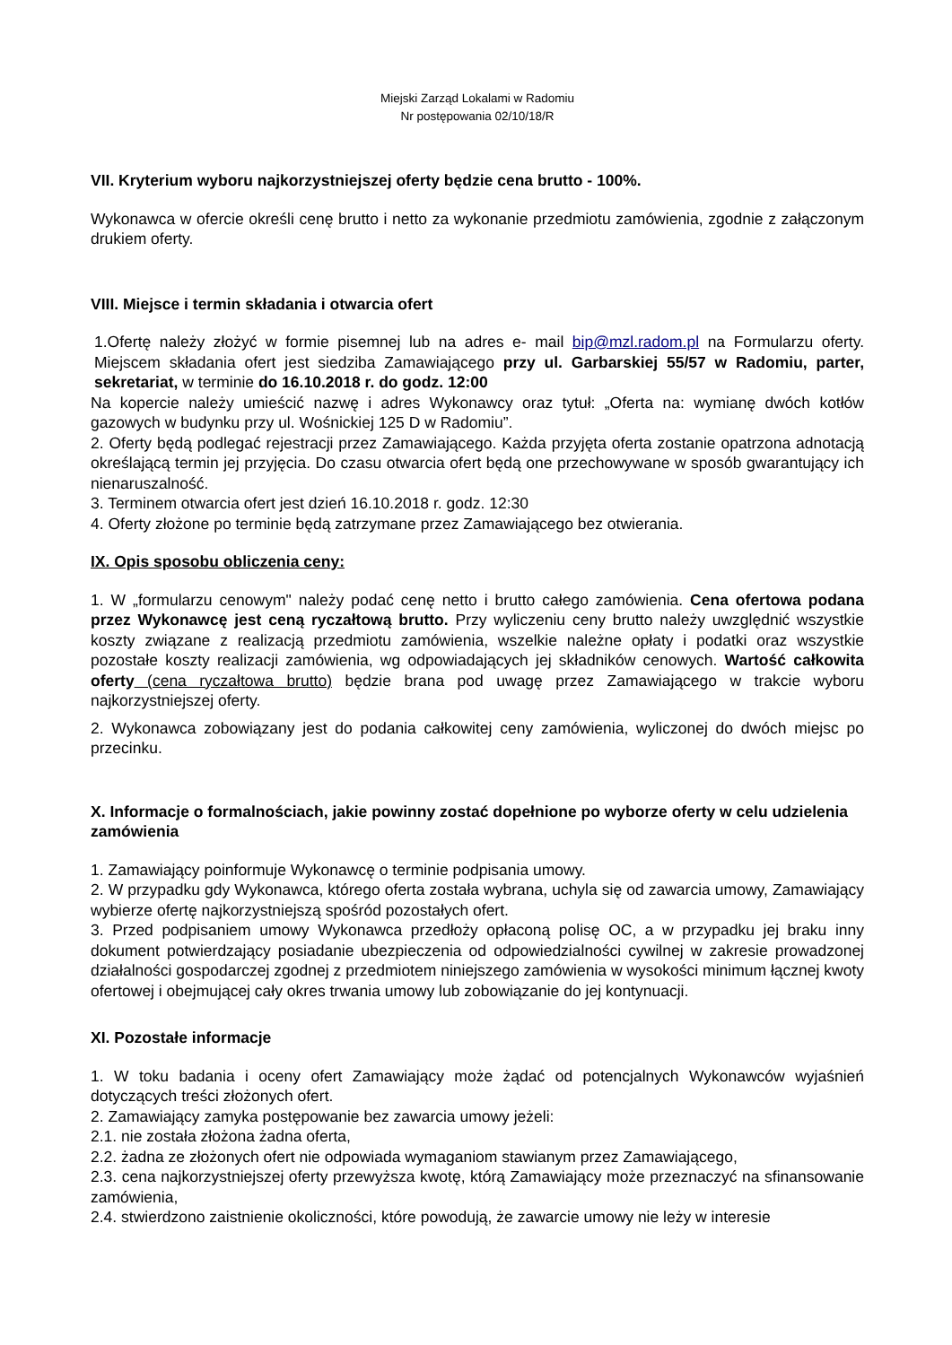Miejski Zarząd Lokalami w Radomiu
Nr postępowania 02/10/18/R
VII. Kryterium wyboru najkorzystniejszej oferty będzie cena brutto - 100%.
Wykonawca w ofercie określi cenę brutto i netto za wykonanie przedmiotu zamówienia, zgodnie z załączonym drukiem oferty.
VIII. Miejsce i termin składania i otwarcia ofert
1.Ofertę należy złożyć w formie pisemnej lub na adres e- mail bip@mzl.radom.pl na Formularzu oferty. Miejscem składania ofert jest siedziba Zamawiającego przy ul. Garbarskiej 55/57 w Radomiu, parter, sekretariat, w terminie do 16.10.2018 r. do godz. 12:00
Na kopercie należy umieścić nazwę i adres Wykonawcy oraz tytuł: „Oferta na: wymianę dwóch kotłów gazowych w budynku przy ul. Wośnickiej 125 D w Radomiu”.
2. Oferty będą podlegać rejestracji przez Zamawiającego. Każda przyjęta oferta zostanie opatrzona adnotacją określającą termin jej przyjęcia. Do czasu otwarcia ofert będą one przechowywane w sposób gwarantujący ich nienaruszalność.
3. Terminem otwarcia ofert jest dzień 16.10.2018 r. godz. 12:30
4. Oferty złożone po terminie będą zatrzymane przez Zamawiającego bez otwierania.
IX. Opis sposobu obliczenia ceny:
1. W „formularzu cenowym" należy podać cenę netto i brutto całego zamówienia. Cena ofertowa podana przez Wykonawcę jest ceną ryczałtową brutto. Przy wyliczeniu ceny brutto należy uwzględnić wszystkie koszty związane z realizacją przedmiotu zamówienia, wszelkie należne opłaty i podatki oraz wszystkie pozostałe koszty realizacji zamówienia, wg odpowiadających jej składników cenowych. Wartość całkowita oferty (cena ryczałtowa brutto) będzie brana pod uwagę przez Zamawiającego w trakcie wyboru najkorzystniejszej oferty.
2. Wykonawca zobowiązany jest do podania całkowitej ceny zamówienia, wyliczonej do dwóch miejsc po przecinku.
X. Informacje o formalnościach, jakie powinny zostać dopełnione po wyborze oferty w celu udzielenia zamówienia
1. Zamawiający poinformuje Wykonawcę o terminie podpisania umowy.
2. W przypadku gdy Wykonawca, którego oferta została wybrana, uchyla się od zawarcia umowy, Zamawiający wybierze ofertę najkorzystniejszą spośród pozostałych ofert.
3. Przed podpisaniem umowy Wykonawca przedłoży opłaconą polisę OC, a w przypadku jej braku inny dokument potwierdzający posiadanie ubezpieczenia od odpowiedzialności cywilnej w zakresie prowadzonej działalności gospodarczej zgodnej z przedmiotem niniejszego zamówienia w wysokości minimum łącznej kwoty ofertowej i obejmującej cały okres trwania umowy lub zobowiązanie do jej kontynuacji.
XI. Pozostałe informacje
1. W toku badania i oceny ofert Zamawiający może żądać od potencjalnych Wykonawców wyjaśnień dotyczących treści złożonych ofert.
2. Zamawiający zamyka postępowanie bez zawarcia umowy jeżeli:
2.1. nie została złożona żadna oferta,
2.2. żadna ze złożonych ofert nie odpowiada wymaganiom stawianym przez Zamawiającego,
2.3. cena najkorzystniejszej oferty przewyższa kwotę, którą Zamawiający może przeznaczyć na sfinansowanie zamówienia,
2.4. stwierdzono zaistnienie okoliczności, które powodują, że zawarcie umowy nie leży w interesie